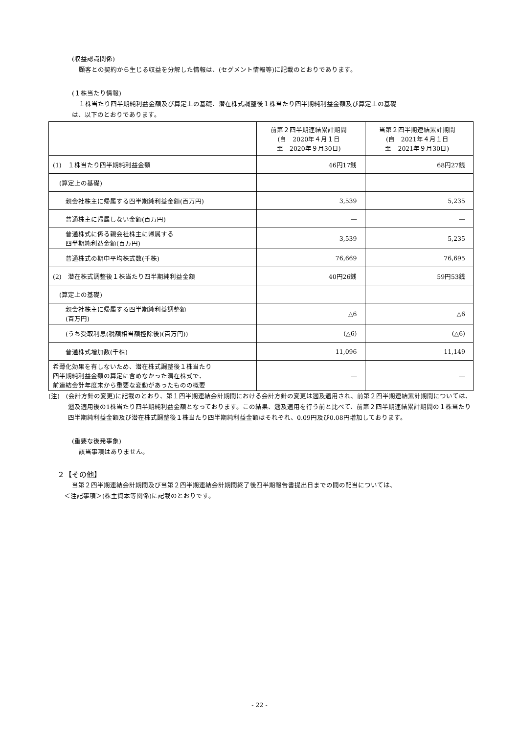(収益認識関係)
顧客との契約から生じる収益を分解した情報は、(セグメント情報等)に記載のとおりであります。
(１株当たり情報)
１株当たり四半期純利益金額及び算定上の基礎、潜在株式調整後１株当たり四半期純利益金額及び算定上の基礎
は、以下のとおりであります。
| | 前第２四半期連結累計期間 (自 2020年４月１日 至 2020年９月30日) | 当第２四半期連結累計期間 (自 2021年４月１日 至 2021年９月30日) |
| --- | --- | --- |
| (1) １株当たり四半期純利益金額 | 46円17銭 | 68円27銭 |
| (算定上の基礎) | | |
| 親会社株主に帰属する四半期純利益金額(百万円) | 3,539 | 5,235 |
| 普通株主に帰属しない金額(百万円) | ― | ― |
| 普通株式に係る親会社株主に帰属する 四半期純利益金額(百万円) | 3,539 | 5,235 |
| 普通株式の期中平均株式数(千株) | 76,669 | 76,695 |
| (2) 潜在株式調整後１株当たり四半期純利益金額 | 40円26銭 | 59円53銭 |
| (算定上の基礎) | | |
| 親会社株主に帰属する四半期純利益調整額 (百万円) | △6 | △6 |
| (うち受取利息(税額相当額控除後)(百万円)) | (△6) | (△6) |
| 普通株式増加数(千株) | 11,096 | 11,149 |
| 希薄化効果を有しないため、潜在株式調整後１株当たり 四半期純利益金額の算定に含めなかった潜在株式で、 前連結会計年度末から重要な変動があったものの概要 | ― | ― |
(注)　(会計方針の変更)に記載のとおり、第１四半期連結会計期間における会計方針の変更は遡及適用され、前第２四半期連結累計期間については、遡及適用後の1株当たり四半期純利益金額となっております。この結果、遡及適用を行う前と比べて、前第２四半期連結累計期間の１株当たり四半期純利益金額及び潜在株式調整後１株当たり四半期純利益金額はそれぞれ、0.09円及び0.08円増加しております。
(重要な後発事象)
該当事項はありません。
２【その他】
当第２四半期連結会計期間及び当第２四半期連結会計期間終了後四半期報告書提出日までの間の配当については、
＜注記事項＞(株主資本等関係)に記載のとおりです。
- 22 -